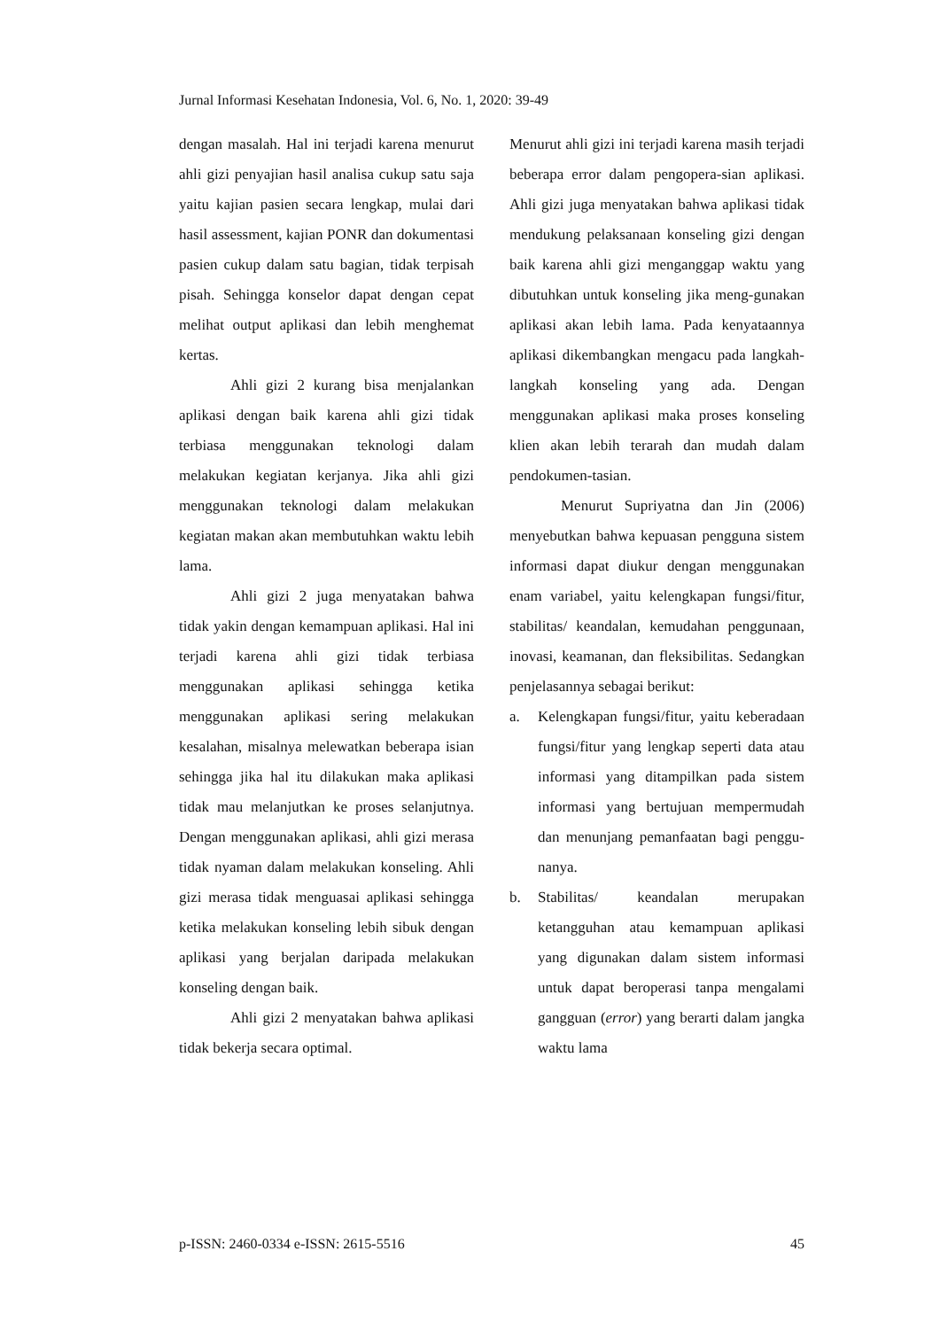Jurnal Informasi Kesehatan Indonesia, Vol. 6, No. 1, 2020: 39-49
dengan masalah. Hal ini terjadi karena menurut ahli gizi penyajian hasil analisa cukup satu saja yaitu kajian pasien secara lengkap, mulai dari hasil assessment, kajian PONR dan dokumentasi pasien cukup dalam satu bagian, tidak terpisah pisah. Sehingga konselor dapat dengan cepat melihat output aplikasi dan lebih menghemat kertas.
Ahli gizi 2 kurang bisa menjalankan aplikasi dengan baik karena ahli gizi tidak terbiasa menggunakan teknologi dalam melakukan kegiatan kerjanya. Jika ahli gizi menggunakan teknologi dalam melakukan kegiatan makan akan membutuhkan waktu lebih lama.
Ahli gizi 2 juga menyatakan bahwa tidak yakin dengan kemampuan aplikasi. Hal ini terjadi karena ahli gizi tidak terbiasa menggunakan aplikasi sehingga ketika menggunakan aplikasi sering melakukan kesalahan, misalnya melewatkan beberapa isian sehingga jika hal itu dilakukan maka aplikasi tidak mau melanjutkan ke proses selanjutnya. Dengan menggunakan aplikasi, ahli gizi merasa tidak nyaman dalam melakukan konseling. Ahli gizi merasa tidak menguasai aplikasi sehingga ketika melakukan konseling lebih sibuk dengan aplikasi yang berjalan daripada melakukan konseling dengan baik.
Ahli gizi 2 menyatakan bahwa aplikasi tidak bekerja secara optimal.
Menurut ahli gizi ini terjadi karena masih terjadi beberapa error dalam pengopera-sian aplikasi. Ahli gizi juga menyatakan bahwa aplikasi tidak mendukung pelaksanaan konseling gizi dengan baik karena ahli gizi menganggap waktu yang dibutuhkan untuk konseling jika meng-gunakan aplikasi akan lebih lama. Pada kenyataannya aplikasi dikembangkan mengacu pada langkah-langkah konseling yang ada. Dengan menggunakan aplikasi maka proses konseling klien akan lebih terarah dan mudah dalam pendokumen-tasian.
Menurut Supriyatna dan Jin (2006) menyebutkan bahwa kepuasan pengguna sistem informasi dapat diukur dengan menggunakan enam variabel, yaitu kelengkapan fungsi/fitur, stabilitas/ keandalan, kemudahan penggunaan, inovasi, keamanan, dan fleksibilitas. Sedangkan penjelasannya sebagai berikut:
a. Kelengkapan fungsi/fitur, yaitu keberadaan fungsi/fitur yang lengkap seperti data atau informasi yang ditampilkan pada sistem informasi yang bertujuan mempermudah dan menunjang pemanfaatan bagi penggu-nanya.
b. Stabilitas/ keandalan merupakan ketangguhan atau kemampuan aplikasi yang digunakan dalam sistem informasi untuk dapat beroperasi tanpa mengalami gangguan (error) yang berarti dalam jangka waktu lama
p-ISSN: 2460-0334 e-ISSN: 2615-5516 45